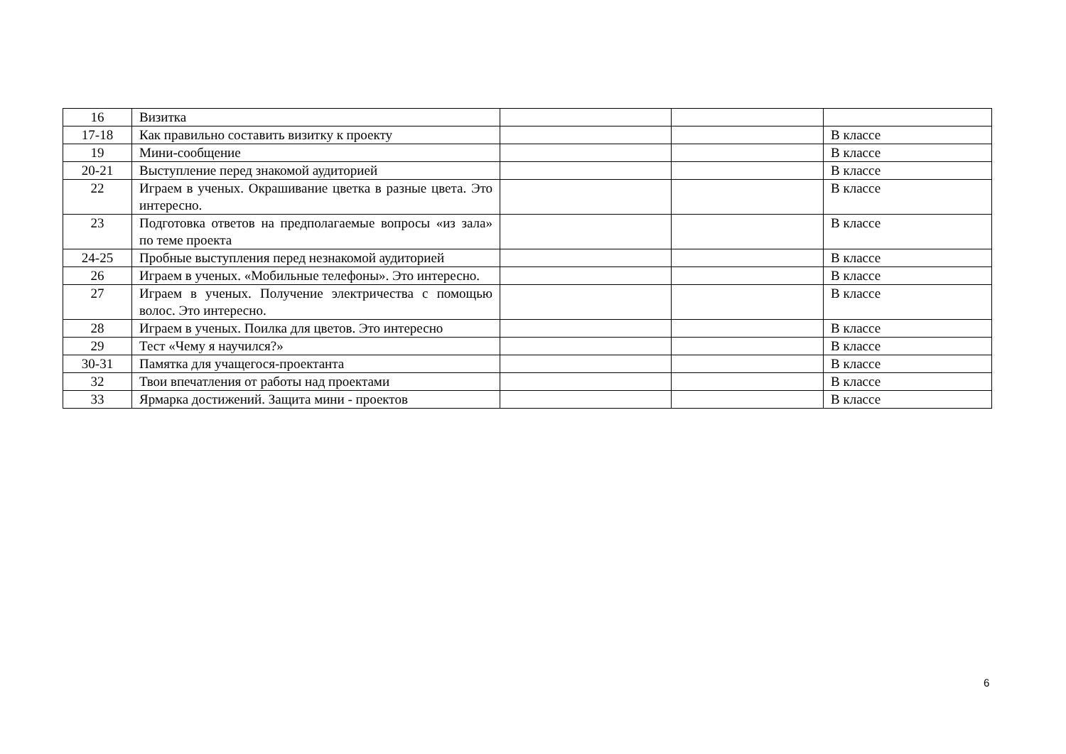| 16 | Визитка | | | |
| 17-18 | Как правильно составить визитку к проекту | | | В классе |
| 19 | Мини-сообщение | | | В классе |
| 20-21 | Выступление перед знакомой аудиторией | | | В классе |
| 22 | Играем в ученых. Окрашивание цветка в разные цвета. Это интересно. | | | В классе |
| 23 | Подготовка ответов на предполагаемые вопросы «из зала» по теме проекта | | | В классе |
| 24-25 | Пробные выступления перед незнакомой аудиторией | | | В классе |
| 26 | Играем в ученых. «Мобильные телефоны». Это интересно. | | | В классе |
| 27 | Играем в ученых. Получение электричества с помощью волос. Это интересно. | | | В классе |
| 28 | Играем в ученых. Поилка для цветов. Это интересно | | | В классе |
| 29 | Тест «Чему я научился?» | | | В классе |
| 30-31 | Памятка для учащегося-проектанта | | | В классе |
| 32 | Твои впечатления от работы над проектами | | | В классе |
| 33 | Ярмарка достижений. Защита мини - проектов | | | В классе |
6